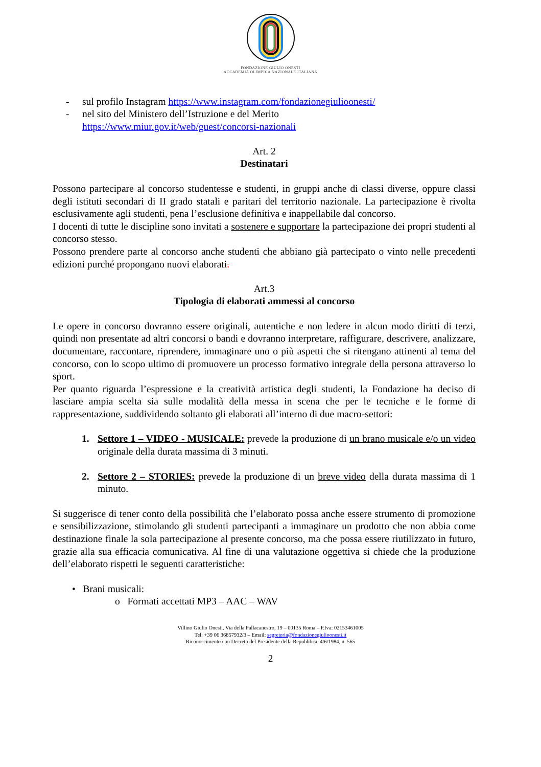FONDAZIONE GIULIO ONESTI
ACCADEMIA OLIMPICA NAZIONALE ITALIANA
- sul profilo Instagram https://www.instagram.com/fondazionegiulioonesti/
- nel sito del Ministero dell’Istruzione e del Merito
https://www.miur.gov.it/web/guest/concorsi-nazionali
Art. 2
Destinatari
Possono partecipare al concorso studentesse e studenti, in gruppi anche di classi diverse, oppure classi degli istituti secondari di II grado statali e paritari del territorio nazionale. La partecipazione è rivolta esclusivamente agli studenti, pena l’esclusione definitiva e inappellabile dal concorso.
I docenti di tutte le discipline sono invitati a sostenere e supportare la partecipazione dei propri studenti al concorso stesso.
Possono prendere parte al concorso anche studenti che abbiano già partecipato o vinto nelle precedenti edizioni purché propongano nuovi elaborati.
Art.3
Tipologia di elaborati ammessi al concorso
Le opere in concorso dovranno essere originali, autentiche e non ledere in alcun modo diritti di terzi, quindi non presentate ad altri concorsi o bandi e dovranno interpretare, raffigurare, descrivere, analizzare, documentare, raccontare, riprendere, immaginare uno o più aspetti che si ritengano attinenti al tema del concorso, con lo scopo ultimo di promuovere un processo formativo integrale della persona attraverso lo sport.
Per quanto riguarda l’espressione e la creatività artistica degli studenti, la Fondazione ha deciso di lasciare ampia scelta sia sulle modalità della messa in scena che per le tecniche e le forme di rappresentazione, suddividendo soltanto gli elaborati all’interno di due macro-settori:
1. Settore 1 – VIDEO - MUSICALE: prevede la produzione di un brano musicale e/o un video originale della durata massima di 3 minuti.
2. Settore 2 – STORIES: prevede la produzione di un breve video della durata massima di 1 minuto.
Si suggerisce di tener conto della possibilità che l’elaborato possa anche essere strumento di promozione e sensibilizzazione, stimolando gli studenti partecipanti a immaginare un prodotto che non abbia come destinazione finale la sola partecipazione al presente concorso, ma che possa essere riutilizzato in futuro, grazie alla sua efficacia comunicativa. Al fine di una valutazione oggettiva si chiede che la produzione dell’elaborato rispetti le seguenti caratteristiche:
• Brani musicali:
o Formati accettati MP3 – AAC – WAV
Villino Giulio Onesti, Via della Pallacanestro, 19 – 00135 Roma – P.Iva: 02153461005
Tel: +39 06 36857932/3 – Email: segreteria@fondazionegiulioonesti.it
Riconoscimento con Decreto del Presidente della Repubblica, 4/6/1984, n. 565
2